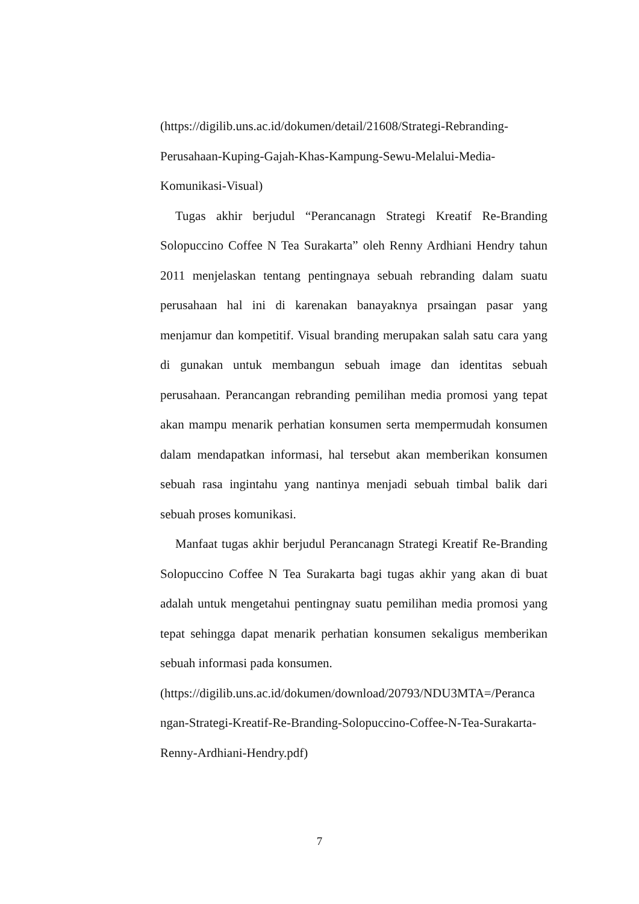(https://digilib.uns.ac.id/dokumen/detail/21608/Strategi-Rebranding-
Perusahaan-Kuping-Gajah-Khas-Kampung-Sewu-Melalui-Media-
Komunikasi-Visual)
Tugas akhir berjudul “Perancanagn Strategi Kreatif Re-Branding Solopuccino Coffee N Tea Surakarta” oleh Renny Ardhiani Hendry tahun 2011 menjelaskan tentang pentingnaya sebuah rebranding dalam suatu perusahaan hal ini di karenakan banayaknya prsaingan pasar yang menjamur dan kompetitif. Visual branding merupakan salah satu cara yang di gunakan untuk membangun sebuah image dan identitas sebuah perusahaan. Perancangan rebranding pemilihan media promosi yang tepat akan mampu menarik perhatian konsumen serta mempermudah konsumen dalam mendapatkan informasi, hal tersebut akan memberikan konsumen sebuah rasa ingintahu yang nantinya menjadi sebuah timbal balik dari sebuah proses komunikasi.
Manfaat tugas akhir berjudul Perancanagn Strategi Kreatif Re-Branding Solopuccino Coffee N Tea Surakarta bagi tugas akhir yang akan di buat adalah untuk mengetahui pentingnay suatu pemilihan media promosi yang tepat sehingga dapat menarik perhatian konsumen sekaligus memberikan sebuah informasi pada konsumen.
(https://digilib.uns.ac.id/dokumen/download/20793/NDU3MTA=/Peranca
ngan-Strategi-Kreatif-Re-Branding-Solopuccino-Coffee-N-Tea-Surakarta-
Renny-Ardhiani-Hendry.pdf)
7